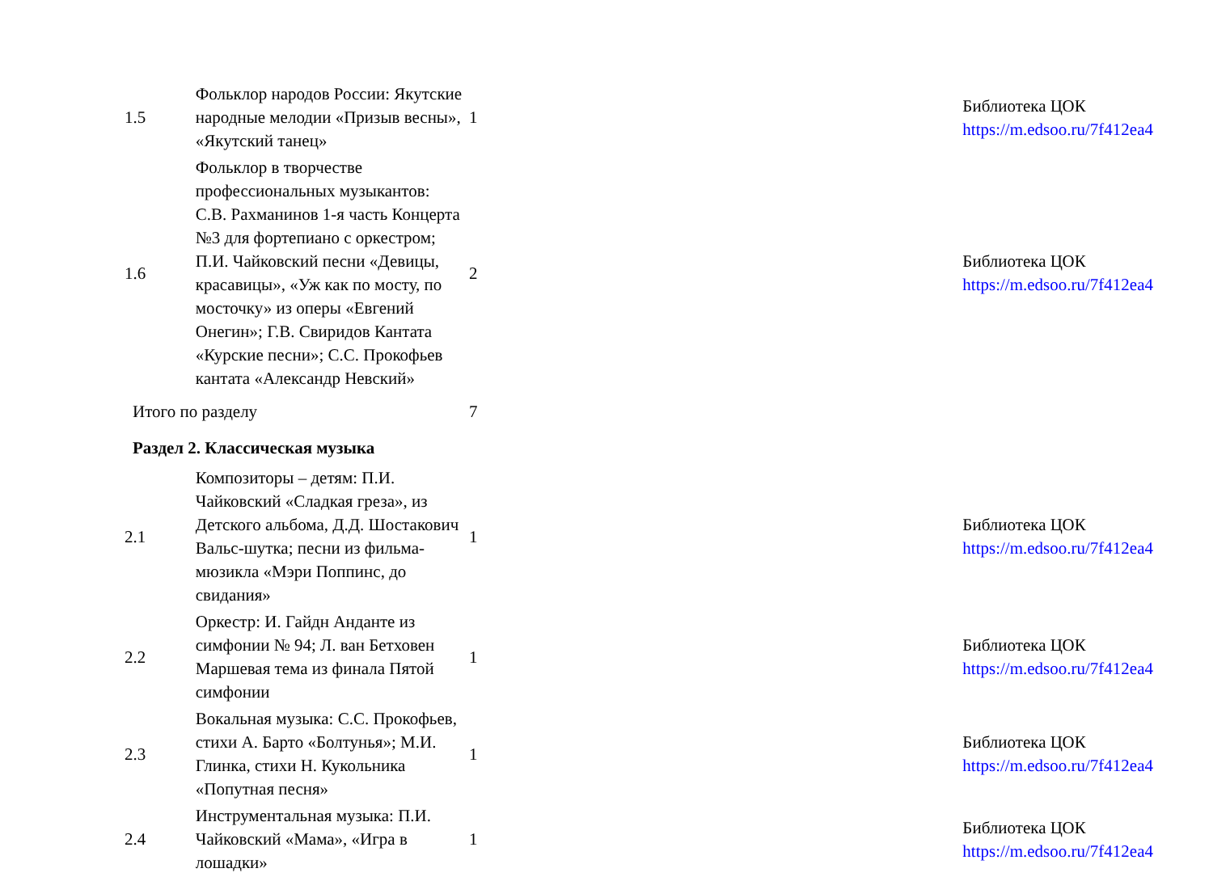| 1.5 | Фольклор народов России: Якутские народные мелодии «Призыв весны», «Якутский танец» | 1 | | Библиотека ЦОК https://m.edsoo.ru/7f412ea4 |
| 1.6 | Фольклор в творчестве профессиональных музыкантов: С.В. Рахманинов 1-я часть Концерта №3 для фортепиано с оркестром; П.И. Чайковский песни «Девицы, красавицы», «Уж как по мосту, по мосточку» из оперы «Евгений Онегин»; Г.В. Свиридов Кантата «Курские песни»; С.С. Прокофьев кантата «Александр Невский» | 2 | | Библиотека ЦОК https://m.edsoo.ru/7f412ea4 |
| Итого по разделу | | 7 | | |
| Раздел 2. Классическая музыка | | | | |
| 2.1 | Композиторы – детям: П.И. Чайковский «Сладкая греза», из Детского альбома, Д.Д. Шостакович Вальс-шутка; песни из фильма-мюзикла «Мэри Поппинс, до свидания» | 1 | | Библиотека ЦОК https://m.edsoo.ru/7f412ea4 |
| 2.2 | Оркестр: И. Гайдн Анданте из симфонии № 94; Л. ван Бетховен Маршевая тема из финала Пятой симфонии | 1 | | Библиотека ЦОК https://m.edsoo.ru/7f412ea4 |
| 2.3 | Вокальная музыка: С.С. Прокофьев, стихи А. Барто «Болтунья»; М.И. Глинка, стихи Н. Кукольника «Попутная песня» | 1 | | Библиотека ЦОК https://m.edsoo.ru/7f412ea4 |
| 2.4 | Инструментальная музыка: П.И. Чайковский «Мама», «Игра в лошадки» | 1 | | Библиотека ЦОК https://m.edsoo.ru/7f412ea4 |